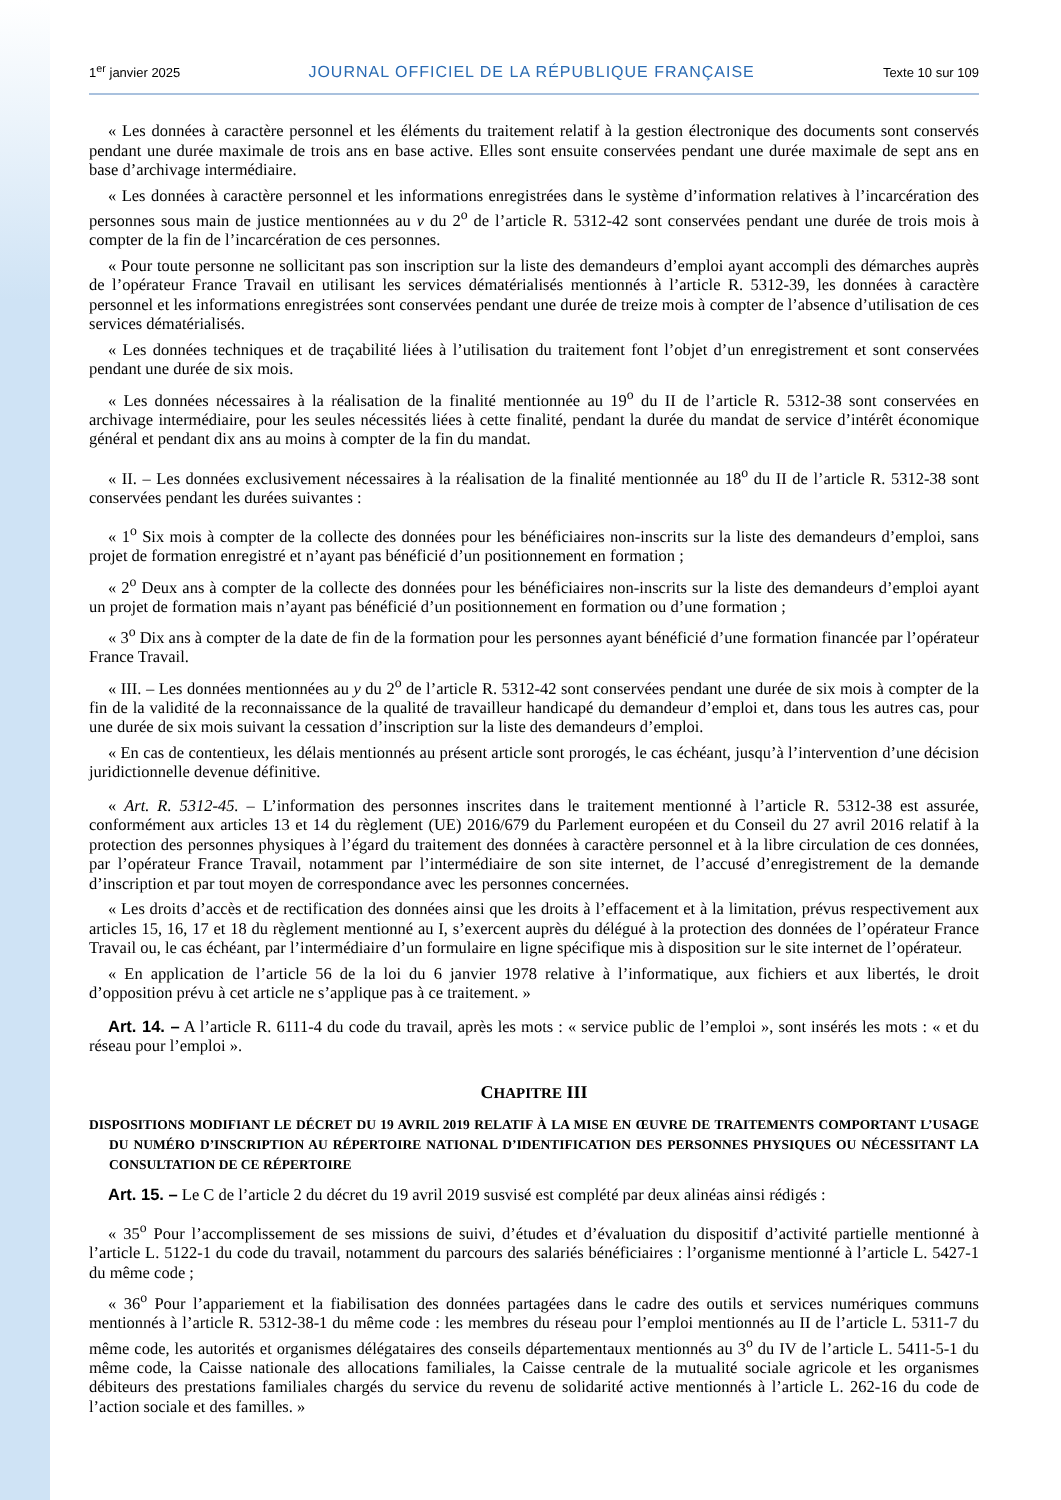1<sup>er</sup> janvier 2025 JOURNAL OFFICIEL DE LA RÉPUBLIQUE FRANÇAISE Texte 10 sur 109
« Les données à caractère personnel et les éléments du traitement relatif à la gestion électronique des documents sont conservés pendant une durée maximale de trois ans en base active. Elles sont ensuite conservées pendant une durée maximale de sept ans en base d’archivage intermédiaire.
« Les données à caractère personnel et les informations enregistrées dans le système d’information relatives à l’incarcération des personnes sous main de justice mentionnées au v du 2<sup>o</sup> de l’article R. 5312-42 sont conservées pendant une durée de trois mois à compter de la fin de l’incarcération de ces personnes.
« Pour toute personne ne sollicitant pas son inscription sur la liste des demandeurs d’emploi ayant accompli des démarches auprès de l’opérateur France Travail en utilisant les services dématérialisés mentionnés à l’article R. 5312-39, les données à caractère personnel et les informations enregistrées sont conservées pendant une durée de treize mois à compter de l’absence d’utilisation de ces services dématérialisés.
« Les données techniques et de traçabilité liées à l’utilisation du traitement font l’objet d’un enregistrement et sont conservées pendant une durée de six mois.
« Les données nécessaires à la réalisation de la finalité mentionnée au 19<sup>o</sup> du II de l’article R. 5312-38 sont conservées en archivage intermédiaire, pour les seules nécessités liées à cette finalité, pendant la durée du mandat de service d’intérêt économique général et pendant dix ans au moins à compter de la fin du mandat.
« II. – Les données exclusivement nécessaires à la réalisation de la finalité mentionnée au 18<sup>o</sup> du II de l’article R. 5312-38 sont conservées pendant les durées suivantes :
« 1<sup>o</sup> Six mois à compter de la collecte des données pour les bénéficiaires non-inscrits sur la liste des demandeurs d’emploi, sans projet de formation enregistré et n’ayant pas bénéficié d’un positionnement en formation ;
« 2<sup>o</sup> Deux ans à compter de la collecte des données pour les bénéficiaires non-inscrits sur la liste des demandeurs d’emploi ayant un projet de formation mais n’ayant pas bénéficié d’un positionnement en formation ou d’une formation ;
« 3<sup>o</sup> Dix ans à compter de la date de fin de la formation pour les personnes ayant bénéficié d’une formation financée par l’opérateur France Travail.
« III. – Les données mentionnées au y du 2<sup>o</sup> de l’article R. 5312-42 sont conservées pendant une durée de six mois à compter de la fin de la validité de la reconnaissance de la qualité de travailleur handicapé du demandeur d’emploi et, dans tous les autres cas, pour une durée de six mois suivant la cessation d’inscription sur la liste des demandeurs d’emploi.
« En cas de contentieux, les délais mentionnés au présent article sont prorogés, le cas échéant, jusqu’à l’intervention d’une décision juridictionnelle devenue définitive.
« Art. R. 5312-45. – L’information des personnes inscrites dans le traitement mentionné à l’article R. 5312-38 est assurée, conformément aux articles 13 et 14 du règlement (UE) 2016/679 du Parlement européen et du Conseil du 27 avril 2016 relatif à la protection des personnes physiques à l’égard du traitement des données à caractère personnel et à la libre circulation de ces données, par l’opérateur France Travail, notamment par l’intermédiaire de son site internet, de l’accusé d’enregistrement de la demande d’inscription et par tout moyen de correspondance avec les personnes concernées.
« Les droits d’accès et de rectification des données ainsi que les droits à l’effacement et à la limitation, prévus respectivement aux articles 15, 16, 17 et 18 du règlement mentionné au I, s’exercent auprès du délégué à la protection des données de l’opérateur France Travail ou, le cas échéant, par l’intermédiaire d’un formulaire en ligne spécifique mis à disposition sur le site internet de l’opérateur.
« En application de l’article 56 de la loi du 6 janvier 1978 relative à l’informatique, aux fichiers et aux libertés, le droit d’opposition prévu à cet article ne s’applique pas à ce traitement. »
Art. 14. – A l’article R. 6111-4 du code du travail, après les mots : « service public de l’emploi », sont insérés les mots : « et du réseau pour l’emploi ».
CHAPITRE III
DISPOSITIONS MODIFIANT LE DÉCRET DU 19 AVRIL 2019 RELATIF À LA MISE EN ŒUVRE DE TRAITEMENTS COMPORTANT L’USAGE DU NUMÉRO D’INSCRIPTION AU RÉPERTOIRE NATIONAL D’IDENTIFICATION DES PERSONNES PHYSIQUES OU NÉCESSITANT LA CONSULTATION DE CE RÉPERTOIRE
Art. 15. – Le C de l’article 2 du décret du 19 avril 2019 susvisé est complété par deux alinéas ainsi rédigés :
« 35<sup>o</sup> Pour l’accomplissement de ses missions de suivi, d’études et d’évaluation du dispositif d’activité partielle mentionné à l’article L. 5122-1 du code du travail, notamment du parcours des salariés bénéficiaires : l’organisme mentionné à l’article L. 5427-1 du même code ;
« 36<sup>o</sup> Pour l’appariement et la fiabilisation des données partagées dans le cadre des outils et services numériques communs mentionnés à l’article R. 5312-38-1 du même code : les membres du réseau pour l’emploi mentionnés au II de l’article L. 5311-7 du même code, les autorités et organismes délégataires des conseils départementaux mentionnés au 3<sup>o</sup> du IV de l’article L. 5411-5-1 du même code, la Caisse nationale des allocations familiales, la Caisse centrale de la mutualité sociale agricole et les organismes débiteurs des prestations familiales chargés du service du revenu de solidarité active mentionnés à l’article L. 262-16 du code de l’action sociale et des familles. »